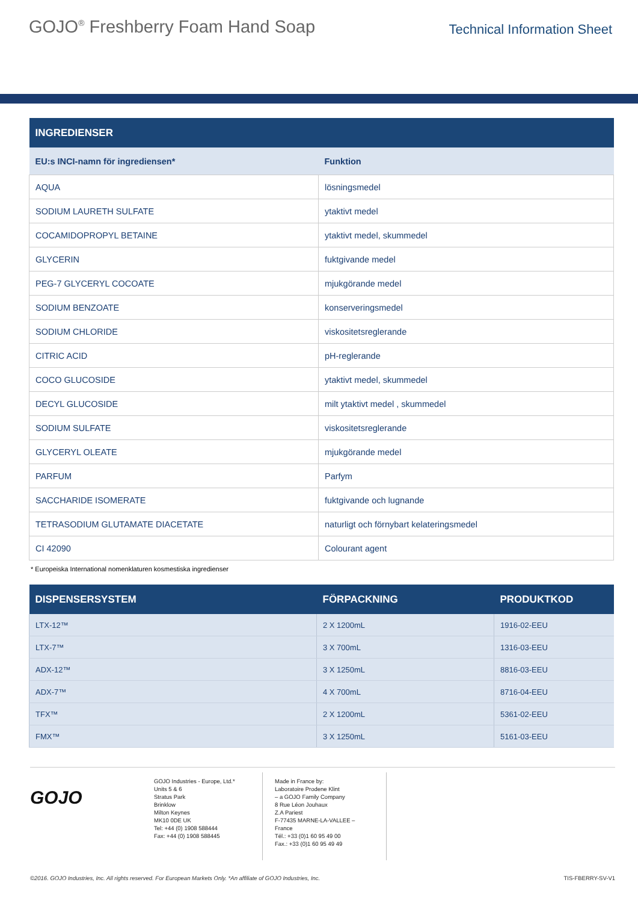GOJO<sup>®</sup> Freshberry Foam Hand Soap
Technical Information Sheet
| INGREDIENSER | |
| --- | --- |
| EU:s INCI-namn för ingrediensen* | Funktion |
| AQUA | lösningsmedel |
| SODIUM LAURETH SULFATE | ytaktivt medel |
| COCAMIDOPROPYL BETAINE | ytaktivt medel, skummedel |
| GLYCERIN | fuktgivande medel |
| PEG-7 GLYCERYL COCOATE | mjukgörande medel |
| SODIUM BENZOATE | konserveringsmedel |
| SODIUM CHLORIDE | viskositetsreglerande |
| CITRIC ACID | pH-reglerande |
| COCO GLUCOSIDE | ytaktivt medel, skummedel |
| DECYL GLUCOSIDE | milt ytaktivt medel , skummedel |
| SODIUM SULFATE | viskositetsreglerande |
| GLYCERYL OLEATE | mjukgörande medel |
| PARFUM | Parfym |
| SACCHARIDE ISOMERATE | fuktgivande och lugnande |
| TETRASODIUM GLUTAMATE DIACETATE | naturligt och förnybart kelateringsmedel |
| CI 42090 | Colourant agent |
* Europeiska International nomenklaturen kosmestiska ingredienser
| DISPENSERSYSTEM | FÖRPACKNING | PRODUKTKOD |
| --- | --- | --- |
| LTX-12™ | 2 X 1200mL | 1916-02-EEU |
| LTX-7™ | 3 X 700mL | 1316-03-EEU |
| ADX-12™ | 3 X 1250mL | 8816-03-EEU |
| ADX-7™ | 4 X 700mL | 8716-04-EEU |
| TFX™ | 2 X 1200mL | 5361-02-EEU |
| FMX™ | 3 X 1250mL | 5161-03-EEU |
GOJO
GOJO Industries - Europe, Ltd.*
Units 5 & 6
Stratus Park
Brinklow
Milton Keynes
MK10 0DE UK
Tel: +44 (0) 1908 588444
Fax: +44 (0) 1908 588445
Made in France by:
Laboratoire Prodene Klint
– a GOJO Family Company
8 Rue Léon Jouhaux
Z.A Pariest
F-77435 MARNE-LA-VALLEE – France
Tél.: +33 (0)1 60 95 49 00
Fax.: +33 (0)1 60 95 49 49
©2016. GOJO Industries, Inc. All rights reserved. For European Markets Only. *An affiliate of GOJO Industries, Inc. TIS-FBERRY-SV-V1